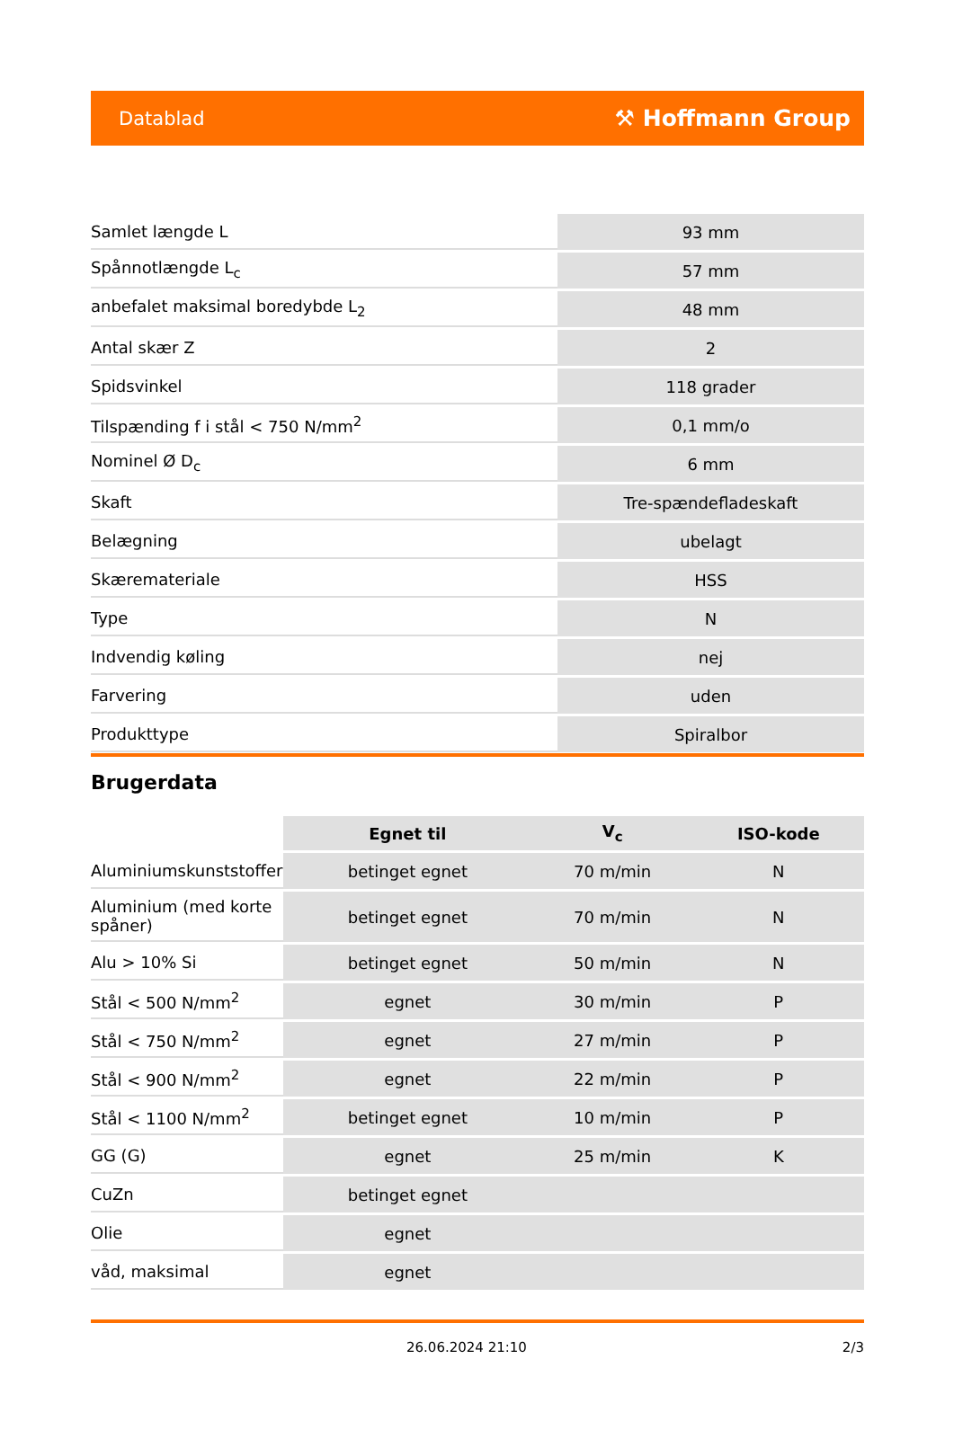Datablad ⚒ Hoffmann Group
| Samlet længde L | 93 mm |
| Spånnotlængde L<sub>c</sub> | 57 mm |
| anbefalet maksimal boredybde L<sub>2</sub> | 48 mm |
| Antal skær Z | 2 |
| Spidsvinkel | 118 grader |
| Tilspænding f i stål < 750 N/mm<sup>2</sup> | 0,1 mm/o |
| Nominel Ø D<sub>c</sub> | 6 mm |
| Skaft | Tre-spændefladeskaft |
| Belægning | ubelagt |
| Skæremateriale | HSS |
| Type | N |
| Indvendig køling | nej |
| Farvering | uden |
| Produkttype | Spiralbor |
Brugerdata
| | Egnet til | V<sub>c</sub> | ISO-kode |
| Aluminiumskunststoffer | betinget egnet | 70 m/min | N |
| Aluminium (med korte spåner) | betinget egnet | 70 m/min | N |
| Alu > 10% Si | betinget egnet | 50 m/min | N |
| Stål < 500 N/mm<sup>2</sup> | egnet | 30 m/min | P |
| Stål < 750 N/mm<sup>2</sup> | egnet | 27 m/min | P |
| Stål < 900 N/mm<sup>2</sup> | egnet | 22 m/min | P |
| Stål < 1100 N/mm<sup>2</sup> | betinget egnet | 10 m/min | P |
| GG (G) | egnet | 25 m/min | K |
| CuZn | betinget egnet | | |
| Olie | egnet | | |
| våd, maksimal | egnet | | |
26.06.2024 21:10 2/3